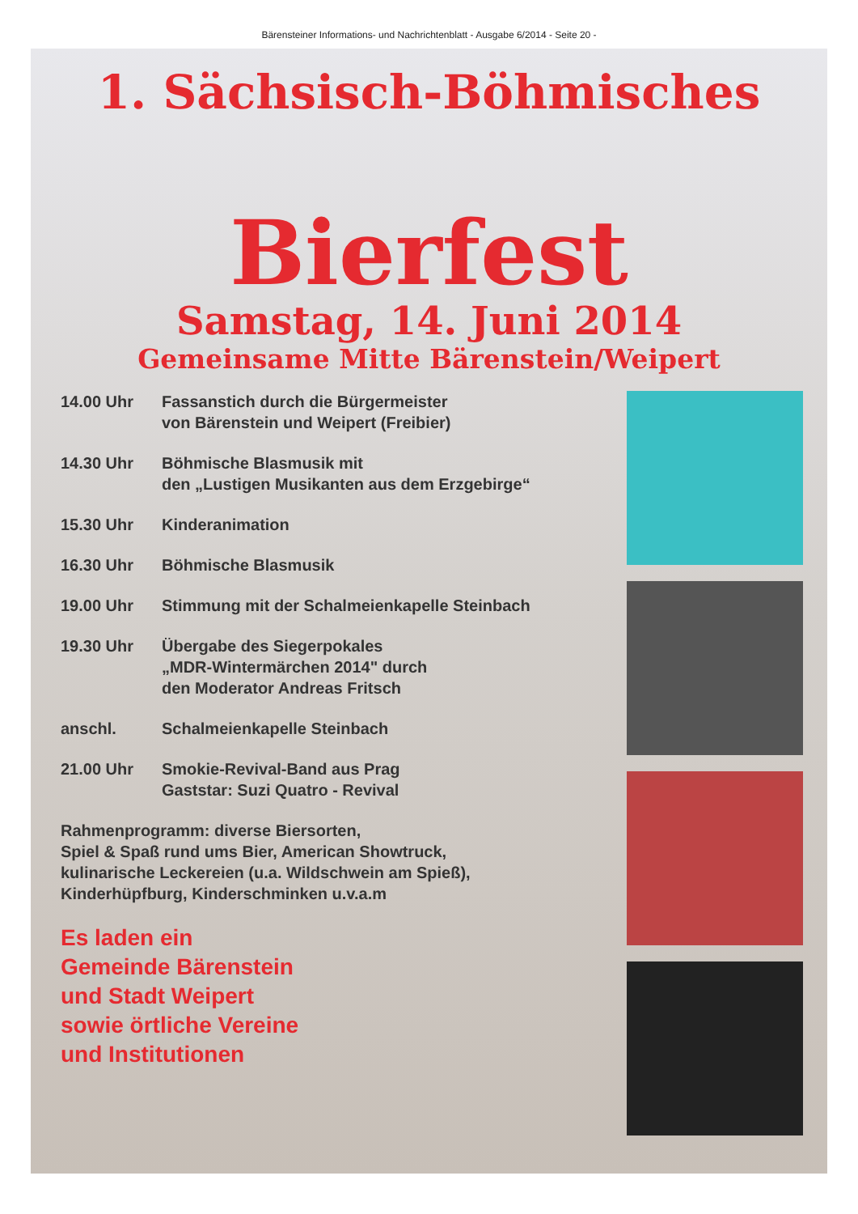Bärensteiner Informations- und Nachrichtenblatt - Ausgabe 6/2014 - Seite 20 -
1. Sächsisch-Böhmisches
Bierfest
Samstag, 14. Juni 2014
Gemeinsame Mitte Bärenstein/Weipert
14.00 Uhr Fassanstich durch die Bürgermeister
von Bärenstein und Weipert (Freibier)
14.30 Uhr Böhmische Blasmusik mit
den „Lustigen Musikanten aus dem Erzgebirge“
15.30 Uhr Kinderanimation
16.30 Uhr Böhmische Blasmusik
19.00 Uhr Stimmung mit der Schalmeienkapelle Steinbach
19.30 Uhr Übergabe des Siegerpokales
„MDR-Wintermärchen 2014" durch
den Moderator Andreas Fritsch
anschl. Schalmeienkapelle Steinbach
21.00 Uhr Smokie-Revival-Band aus Prag
Gaststar: Suzi Quatro - Revival
Rahmenprogramm: diverse Biersorten,
Spiel & Spaß rund ums Bier, American Showtruck,
kulinarische Leckereien (u.a. Wildschwein am Spieß),
Kinderhüpfburg, Kinderschminken u.v.a.m
Es laden ein
Gemeinde Bärenstein
und Stadt Weipert
sowie örtliche Vereine
und Institutionen